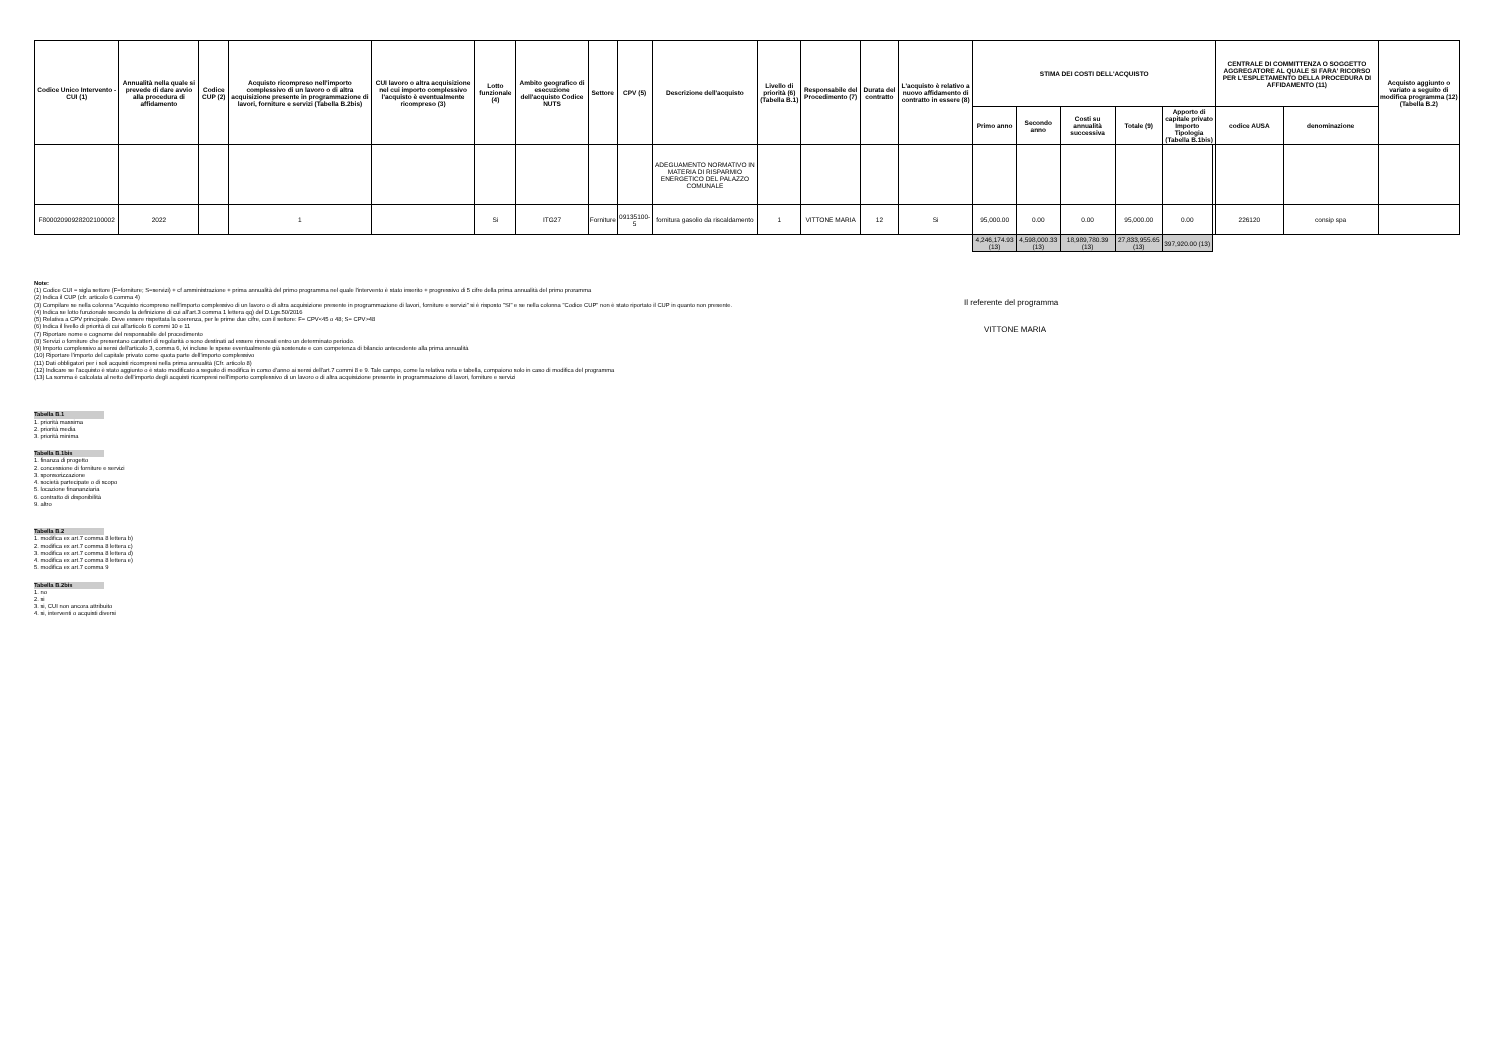| Codice Unico Intervento - CUI (1) | Annualità nella quale si prevede di dare avvio alla procedura di affidamento | Codice CUP (2) | Acquisto ricompreso nell'importo complessivo di un lavoro o di altra acquisizione presente in programmazione di lavori, forniture e servizi (Tabella B.2bis) | CUI lavoro o altra acquisizione nel cui importo complessivo l'acquisto è eventualmente ricompreso (3) | Lotto funzionale (4) | Ambito geografico di esecuzione dell'acquisto Codice NUTS | Settore | CPV (5) | Descrizione dell'acquisto | Livello di priorità (6) (Tabella B.1) | Responsabile del Procedimento (7) | Durata del contratto | L'acquisto è relativo a nuovo affidamento di contratto in essere (8) | STIMA DEI COSTI DELL'ACQUISTO | | | | | | CENTRALE DI COMMITTENZA O SOGGETTO AGGREGATORE AL QUALE SI FARA' RICORSO PER L'ESPLETAMENTO DELLA PROCEDURA DI AFFIDAMENTO (11) | | Acquisto aggiunto o variato a seguito di modifica programma (12) (Tabella B.2) |
| --- | --- | --- | --- | --- | --- | --- | --- | --- | --- | --- | --- | --- | --- | --- | --- | --- | --- | --- | --- | --- | --- | --- |
| | | | | | | | | | | | | | | Primo anno | Secondo anno | Costi su annualità successiva | Totale (9) | Apporto di capitale privato Importo Tipologia (Tabella B.1bis) | | codice AUSA | denominazione | |
| | | | | | | | | | ADEGUAMENTO NORMATIVO IN MATERIA DI RISPARMIO ENERGETICO DEL PALAZZO COMUNALE | | | | | | | | | | | | | |
| F80002090928202100002 | 2022 | | 1 | | Si | ITG27 | Forniture | 09135100-5 | fornitura gasolio da riscaldamento | 1 | VITTONE MARIA | 12 | Si | 95,000.00 | 0.00 | 0.00 | 95,000.00 | 0.00 | | 226120 | consip spa | |
| | | | | | | | | | | | | | | 4,246,174.93 (13) | 4,598,000.33 (13) | 18,989,780.39 (13) | 27,833,955.65 (13) | 397,920.00 (13) | | | | |
Note:
(1) Codice CUI = sigla settore (F=forniture; S=servizi) + cf amministrazione + prima annualità del primo programma nel quale l'intervento è stato inserito + progressivo di 5 cifre della prima annualità del primo proramma
(2) Indica il CUP (cfr. articolo 6 comma 4)
(3) Compilare se nella colonna "Acquisto ricompreso nell'importo complessivo di un lavoro o di altra acquisizione presente in programmazione di lavori, forniture e servizi" si è risposto "SI" e se nella colonna "Codice CUP" non è stato riportato il CUP in quanto non presente.
(4) Indica se lotto funzionale secondo la definizione di cui all'art.3 comma 1 lettera qq) del D.Lgs.50/2016
(5) Relativa a CPV principale. Deve essere rispettata la coerenza, per le prime due cifre, con il settore: F= CPV<45 o 48; S= CPV>48
(6) Indica il livello di priorità di cui all'articolo 6 commi 10 e 11
(7) Riportare nome e cognome del responsabile del procedimento
(8) Servizi o forniture che presentano caratteri di regolarità o sono destinati ad essere rinnovati entro un determinato periodo.
(9) Importo complessivo ai sensi dell'articolo 3, comma 6, ivi incluse le spese eventualmente già sostenute e con competenza di bilancio antecedente alla prima annualità
(10) Riportare l'importo del capitale privato come quota parte dell'importo complessivo
(11) Dati obbligatori per i soli acquisti ricompresi nella prima annualità (Cfr. articolo 8)
(12) Indicare se l'acquisto è stato aggiunto o è stato modificato a seguito di modifica in corso d'anno ai sensi dell'art.7 commi 8 e 9. Tale campo, come la relativa nota e tabella, compaiono solo in caso di modifica del programma
(13) La somma è calcolata al netto dell'importo degli acquisti ricompresi nell'importo complessivo di un lavoro o di altra acquisizione presente in programmazione di lavori, forniture e servizi
Il referente del programma
VITTONE MARIA
Tabella B.1
1. priorità massima
2. priorità media
3. priorità minima
Tabella B.1bis
1. finanza di progetto
2. concessione di forniture e servizi
3. sponsorizzazione
4. società partecipate o di scopo
5. locazione finananziaria
6. contratto di disponibilità
9. altro
Tabella B.2
1. modifica ex art.7 comma 8 lettera b)
2. modifica ex art.7 comma 8 lettera c)
3. modifica ex art.7 comma 8 lettera d)
4. modifica ex art.7 comma 8 lettera e)
5. modifica ex art.7 comma 9
Tabella B.2bis
1. no
2. si
3. si, CUI non ancora attribuito
4. si, interventi o acquisti diversi